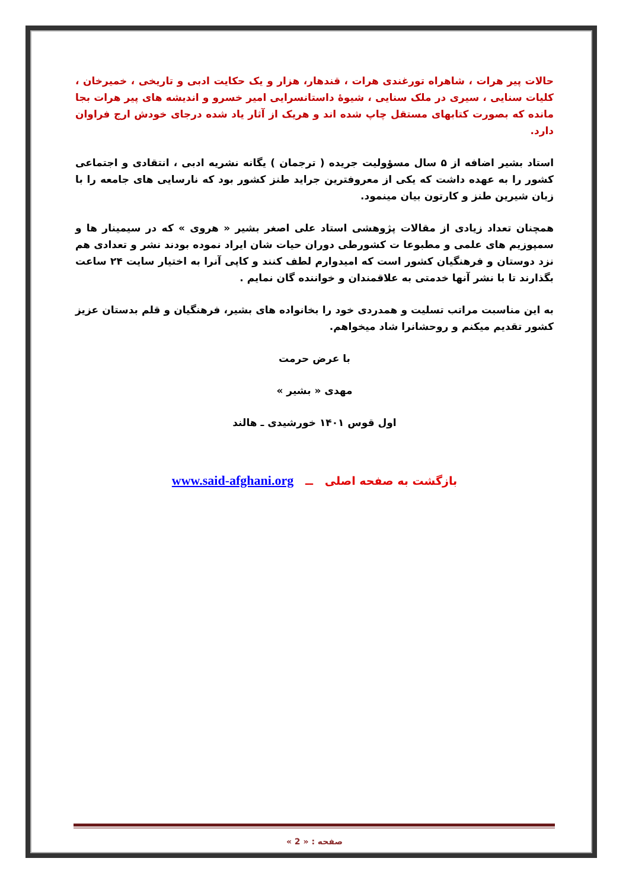حالات پیر هرات ، شاهراه تورغندی هرات ، قندهار، هزار و یک حکایت ادبی و تاریخی ، خمیرخان ، کلیات سنایی ، سیری در ملک سنایی ، شیوهٔ داستانسرایی امیر خسرو و اندیشه های پیر هرات بجا مانده که بصورت کتابهای مستقل چاپ شده اند و هریک از آثار یاد شده درجای خودش ارج فراوان دارد.
استاد بشیر اضافه از ۵ سال مسؤولیت جریده ( ترجمان ) یگانه نشریه ادبی ، انتقادی و اجتماعی کشور را به عهده داشت که یکی از معروفترین جراید طنز کشور بود که نارسایی های جامعه را با زبان شیرین طنز و کارتون بیان مینمود.
همچنان تعداد زیادی از مقالات پژوهشی استاد علی اصغر بشیر « هروی » که در سیمینار ها و سمپوزیم های علمی و مطبوعا ت کشورطی دوران حیات شان ایراد نموده بودند نشر و تعدادی هم نزد دوستان و فرهنگیان کشور است که امیدوارم لطف کنند و کاپی آنرا به اختیار سایت ۲۴ ساعت بگذارند تا با نشر آنها خدمتی به علاقمندان و خواننده گان نمایم .
به این مناسبت مراتب تسلیت و همدردی خود را بخانواده های بشیر، فرهنگیان و قلم بدستان عزیز کشور تقدیم میکنم و روحشانرا شاد میخواهم.
با عرض حرمت
مهدی « بشیر »
اول قوس ۱۴۰۱ خورشیدی ـ هالند
بازگشت به صفحه اصلی ــ www.said-afghani.org
صفحه : « 2 »